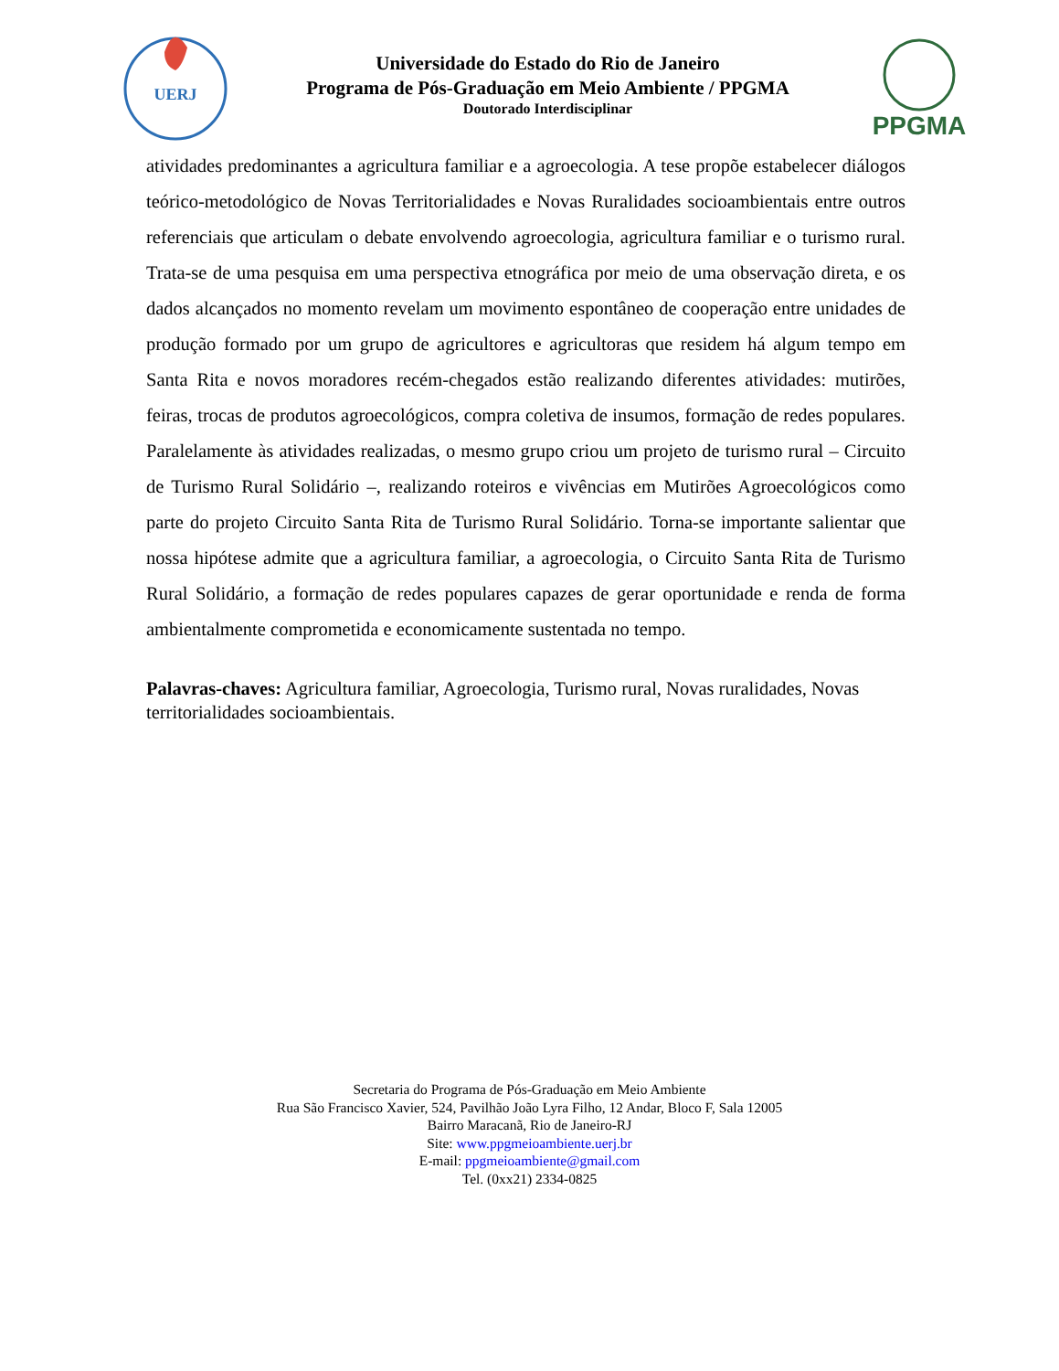UERJ
Universidade do Estado do Rio de Janeiro
Programa de Pós-Graduação em Meio Ambiente / PPGMA
Doutorado Interdisciplinar
PPGMA
atividades predominantes a agricultura familiar e a agroecologia. A tese propõe estabelecer diálogos teórico-metodológico de Novas Territorialidades e Novas Ruralidades socioambientais entre outros referenciais que articulam o debate envolvendo agroecologia, agricultura familiar e o turismo rural. Trata-se de uma pesquisa em uma perspectiva etnográfica por meio de uma observação direta, e os dados alcançados no momento revelam um movimento espontâneo de cooperação entre unidades de produção formado por um grupo de agricultores e agricultoras que residem há algum tempo em Santa Rita e novos moradores recém-chegados estão realizando diferentes atividades: mutirões, feiras, trocas de produtos agroecológicos, compra coletiva de insumos, formação de redes populares. Paralelamente às atividades realizadas, o mesmo grupo criou um projeto de turismo rural – Circuito de Turismo Rural Solidário –, realizando roteiros e vivências em Mutirões Agroecológicos como parte do projeto Circuito Santa Rita de Turismo Rural Solidário. Torna-se importante salientar que nossa hipótese admite que a agricultura familiar, a agroecologia, o Circuito Santa Rita de Turismo Rural Solidário, a formação de redes populares capazes de gerar oportunidade e renda de forma ambientalmente comprometida e economicamente sustentada no tempo.
Palavras-chaves: Agricultura familiar, Agroecologia, Turismo rural, Novas ruralidades, Novas territorialidades socioambientais.
Secretaria do Programa de Pós-Graduação em Meio Ambiente
Rua São Francisco Xavier, 524, Pavilhão João Lyra Filho, 12 Andar, Bloco F, Sala 12005
Bairro Maracanã, Rio de Janeiro-RJ
Site: www.ppgmeioambiente.uerj.br
E-mail: ppgmeioambiente@gmail.com
Tel. (0xx21) 2334-0825